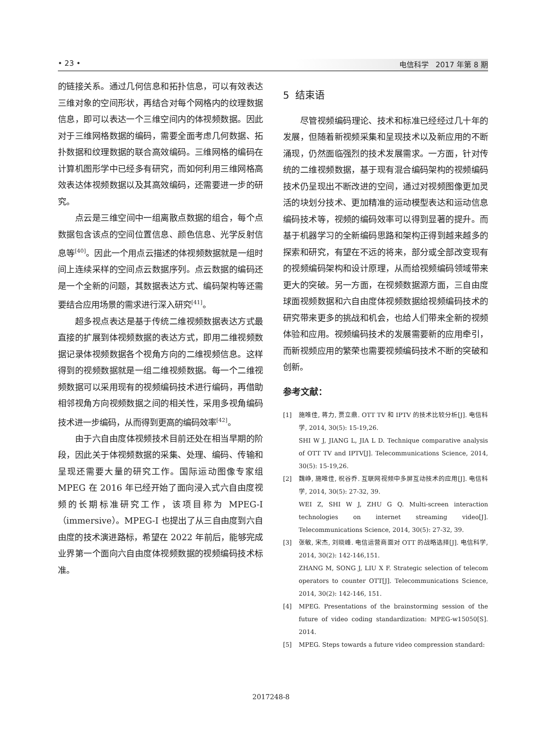• 23 • 电信科学 2017 年第 8 期
的链接关系。通过几何信息和拓扑信息，可以有效表达三维对象的空间形状，再结合对每个网格内的纹理数据信息，即可以表达一个三维空间内的体视频数据。因此对于三维网格数据的编码，需要全面考虑几何数据、拓扑数据和纹理数据的联合高效编码。三维网格的编码在计算机图形学中已经多有研究，而如何利用三维网格高效表达体视频数据以及其高效编码，还需要进一步的研究。
点云是三维空间中一组离散点数据的组合，每个点数据包含该点的空间位置信息、颜色信息、光学反射信息等<sup>[40]</sup>。因此一个用点云描述的体视频数据就是一组时间上连续采样的空间点云数据序列。点云数据的编码还是一个全新的问题，其数据表达方式、编码架构等还需要结合应用场景的需求进行深入研究<sup>[41]</sup>。
超多视点表达是基于传统二维视频数据表达方式最直接的扩展到体视频数据的表达方式，即用二维视频数据记录体视频数据各个视角方向的二维视频信息。这样得到的视频数据就是一组二维视频数据。每一个二维视频数据可以采用现有的视频编码技术进行编码，再借助相邻视角方向视频数据之间的相关性，采用多视角编码技术进一步编码，从而得到更高的编码效率<sup>[42]</sup>。
由于六自由度体视频技术目前还处在相当早期的阶段，因此关于体视频数据的采集、处理、编码、传输和呈现还需要大量的研究工作。国际运动图像专家组 MPEG 在 2016 年已经开始了面向浸入式六自由度视频的长期标准研究工作，该项目称为 MPEG-I（immersive）。MPEG-I 也提出了从三自由度到六自由度的技术演进路标，希望在 2022 年前后，能够完成业界第一个面向六自由度体视频数据的视频编码技术标准。
5 结束语
尽管视频编码理论、技术和标准已经经过几十年的发展，但随着新视频采集和呈现技术以及新应用的不断涌现，仍然面临强烈的技术发展需求。一方面，针对传统的二维视频数据，基于现有混合编码架构的视频编码技术仍呈现出不断改进的空间，通过对视频图像更加灵活的块划分技术、更加精准的运动模型表达和运动信息编码技术等，视频的编码效率可以得到显著的提升。而基于机器学习的全新编码思路和架构正得到越来越多的探索和研究，有望在不远的将来，部分或全部改变现有的视频编码架构和设计原理，从而给视频编码领域带来更大的突破。另一方面，在视频数据源方面，三自由度球面视频数据和六自由度体视频数据给视频编码技术的研究带来更多的挑战和机会，也给人们带来全新的视频体验和应用。视频编码技术的发展需要新的应用牵引，而新视频应用的繁荣也需要视频编码技术不断的突破和创新。
参考文献：
[1] 施唯佳, 蒋力, 贾立鼎. OTT TV 和 IPTV 的技术比较分析[J]. 电信科学, 2014, 30(5): 15-19,26.
SHI W J, JIANG L, JIA L D. Technique comparative analysis of OTT TV and IPTV[J]. Telecommunications Science, 2014, 30(5): 15-19,26.
[2] 魏峥, 施唯佳, 祝谷乔. 互联网视频中多屏互动技术的应用[J]. 电信科学, 2014, 30(5): 27-32, 39.
WEI Z, SHI W J, ZHU G Q. Multi-screen interaction technologies on internet streaming video[J]. Telecommunications Science, 2014, 30(5): 27-32, 39.
[3] 张敏, 宋杰, 刘晓峰. 电信运营商面对 OTT 的战略选择[J]. 电信科学, 2014, 30(2): 142-146,151.
ZHANG M, SONG J, LIU X F. Strategic selection of telecom operators to counter OTT[J]. Telecommunications Science, 2014, 30(2): 142-146, 151.
[4] MPEG. Presentations of the brainstorming session of the future of video coding standardization: MPEG-w15050[S]. 2014.
[5] MPEG. Steps towards a future video compression standard:
2017248-8